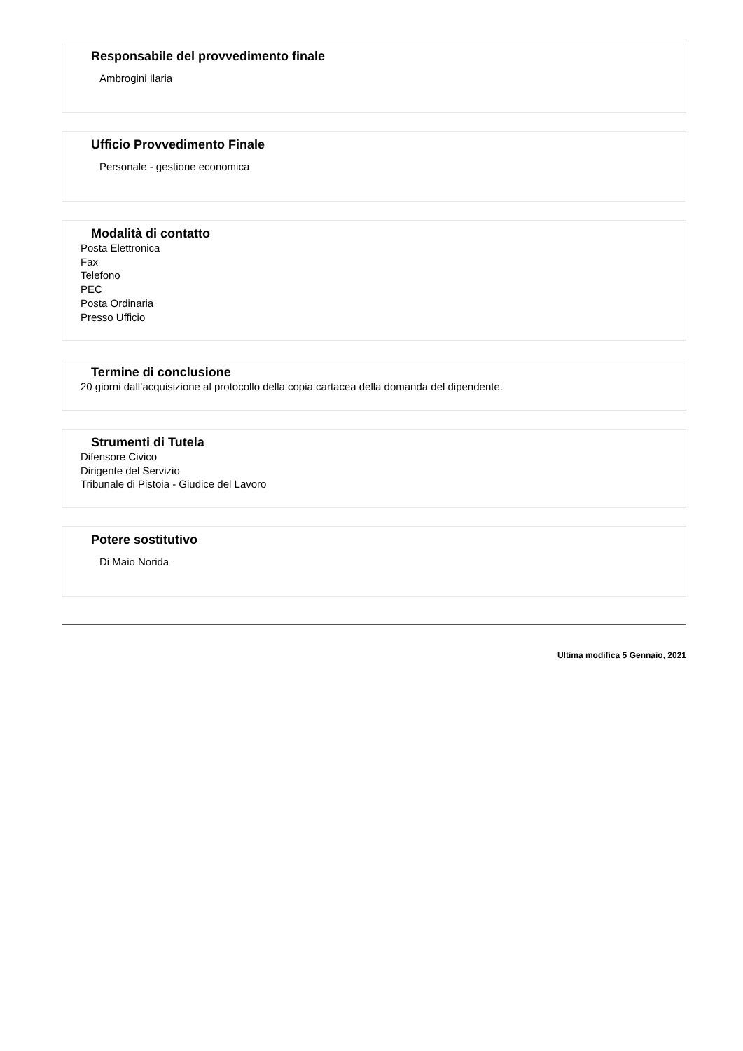Responsabile del provvedimento finale
Ambrogini Ilaria
Ufficio Provvedimento Finale
Personale - gestione economica
Modalità di contatto
Posta Elettronica
Fax
Telefono
PEC
Posta Ordinaria
Presso Ufficio
Termine di conclusione
20 giorni dall’acquisizione al protocollo della copia cartacea della domanda del dipendente.
Strumenti di Tutela
Difensore Civico
Dirigente del Servizio
Tribunale di Pistoia - Giudice del Lavoro
Potere sostitutivo
Di Maio Norida
Ultima modifica 5 Gennaio, 2021